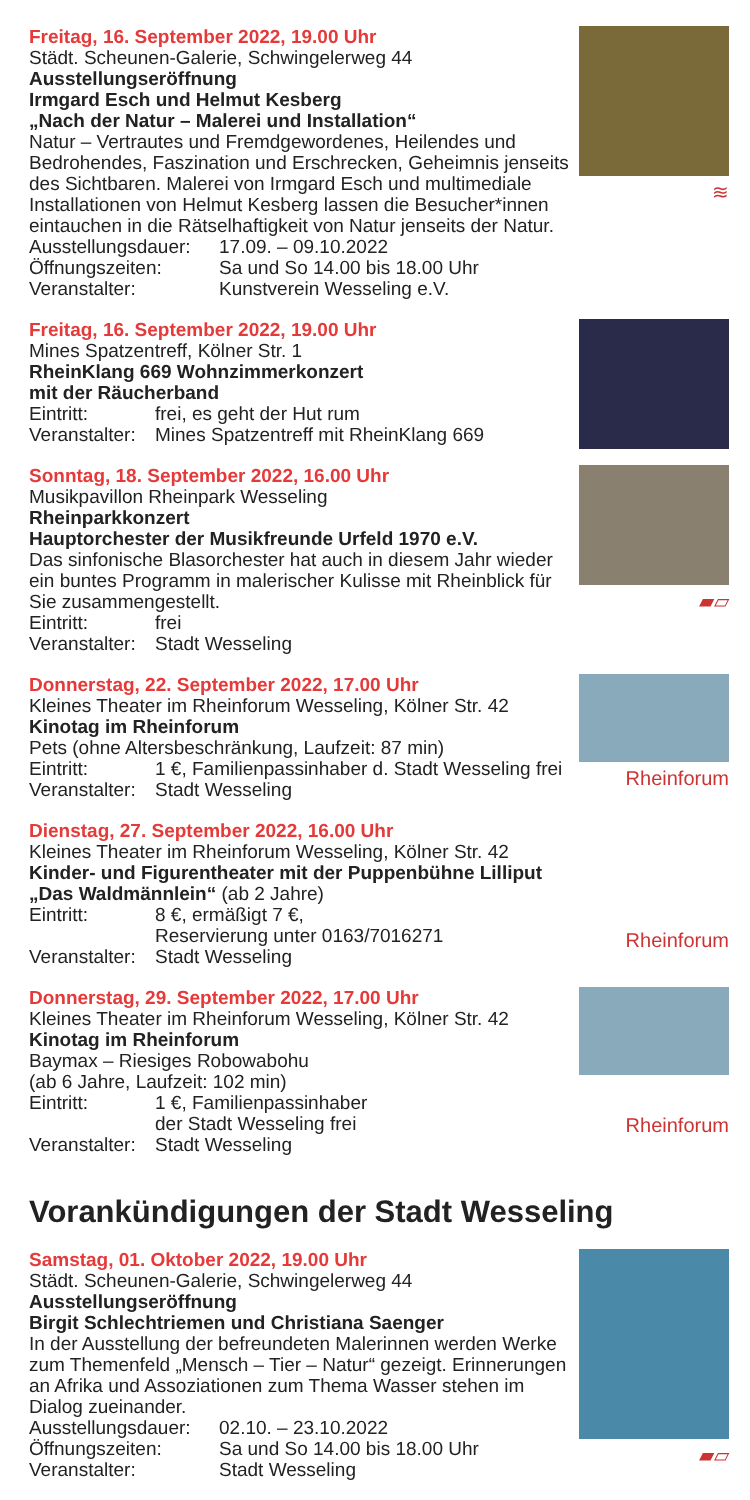≋
Freitag, 16. September 2022, 19.00 Uhr
Städt. Scheunen-Galerie, Schwingelerweg 44
Ausstellungseröffnung
Irmgard Esch und Helmut Kesberg
„Nach der Natur – Malerei und Installation“
Natur – Vertrautes und Fremdgewordenes, Heilendes und Bedrohendes, Faszination und Erschrecken, Geheimnis jenseits des Sichtbaren. Malerei von Irmgard Esch und multimediale Installationen von Helmut Kesberg lassen die Besucher*innen eintauchen in die Rätselhaftigkeit von Natur jenseits der Natur.
Ausstellungsdauer: 17.09. – 09.10.2022
Öffnungszeiten: Sa und So 14.00 bis 18.00 Uhr
Veranstalter: Kunstverein Wesseling e.V.
Freitag, 16. September 2022, 19.00 Uhr
Mines Spatzentreff, Kölner Str. 1
RheinKlang 669 Wohnzimmerkonzert
mit der Räucherband
Eintritt: frei, es geht der Hut rum
Veranstalter: Mines Spatzentreff mit RheinKlang 669
▰▱
Sonntag, 18. September 2022, 16.00 Uhr
Musikpavillon Rheinpark Wesseling
Rheinparkkonzert
Hauptorchester der Musikfreunde Urfeld 1970 e.V.
Das sinfonische Blasorchester hat auch in diesem Jahr wieder ein buntes Programm in malerischer Kulisse mit Rheinblick für Sie zusammengestellt.
Eintritt: frei
Veranstalter: Stadt Wesseling
Rheinforum
Donnerstag, 22. September 2022, 17.00 Uhr
Kleines Theater im Rheinforum Wesseling, Kölner Str. 42
Kinotag im Rheinforum
Pets (ohne Altersbeschränkung, Laufzeit: 87 min)
Eintritt: 1 €, Familienpassinhaber d. Stadt Wesseling frei
Veranstalter: Stadt Wesseling
Rheinforum
Dienstag, 27. September 2022, 16.00 Uhr
Kleines Theater im Rheinforum Wesseling, Kölner Str. 42
Kinder- und Figurentheater mit der Puppenbühne Lilliput
„Das Waldmännlein“ (ab 2 Jahre)
Eintritt: 8 €, ermäßigt 7 €,
Reservierung unter 0163/7016271
Veranstalter: Stadt Wesseling
Rheinforum
Donnerstag, 29. September 2022, 17.00 Uhr
Kleines Theater im Rheinforum Wesseling, Kölner Str. 42
Kinotag im Rheinforum
Baymax – Riesiges Robowabohu
(ab 6 Jahre, Laufzeit: 102 min)
Eintritt: 1 €, Familienpassinhaber
der Stadt Wesseling frei
Veranstalter: Stadt Wesseling
Vorankündigungen der Stadt Wesseling
▰▱
Samstag, 01. Oktober 2022, 19.00 Uhr
Städt. Scheunen-Galerie, Schwingelerweg 44
Ausstellungseröffnung
Birgit Schlechtriemen und Christiana Saenger
In der Ausstellung der befreundeten Malerinnen werden Werke zum Themenfeld „Mensch – Tier – Natur“ gezeigt. Erinnerungen an Afrika und Assoziationen zum Thema Wasser stehen im Dialog zueinander.
Ausstellungsdauer: 02.10. – 23.10.2022
Öffnungszeiten: Sa und So 14.00 bis 18.00 Uhr
Veranstalter: Stadt Wesseling